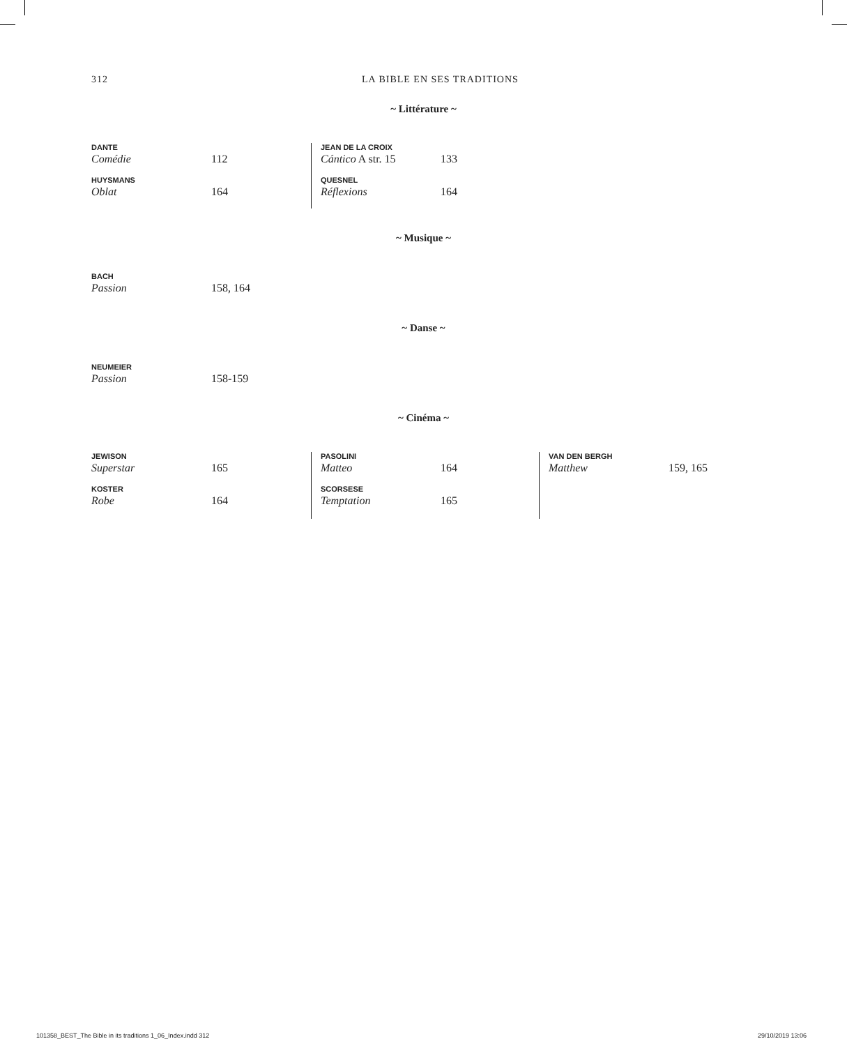312 LA BIBLE EN SES TRADITIONS
~ Littérature ~
DANTE
Comédie 112
HUYSMANS
Oblat 164
JEAN DE LA CROIX
Cántico A str. 15 133
QUESNEL
Réflexions 164
~ Musique ~
BACH
Passion 158, 164
~ Danse ~
NEUMEIER
Passion 158-159
~ Cinéma ~
JEWISON
Superstar 165
KOSTER
Robe 164
PASOLINI
Matteo 164
SCORSESE
Temptation 165
VAN DEN BERGH
Matthew 159, 165
101358_BEST_The Bible in its traditions 1_06_Index.indd 312
29/10/2019 13:06